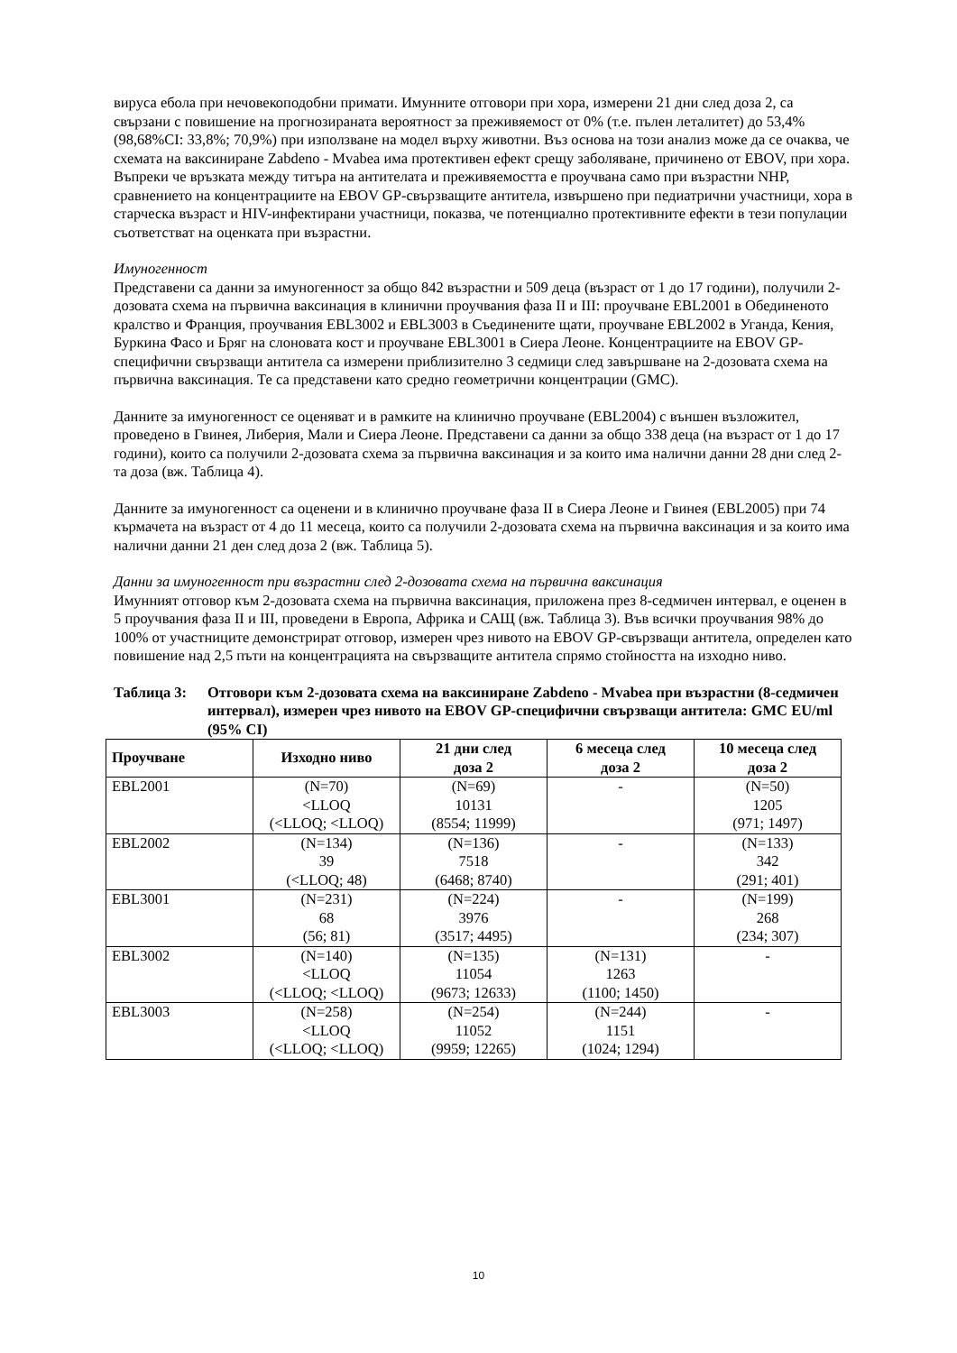вируса ебола при нечовекоподобни примати. Имунните отговори при хора, измерени 21 дни след доза 2, са свързани с повишение на прогнозираната вероятност за преживяемост от 0% (т.е. пълен леталитет) до 53,4% (98,68%CI: 33,8%; 70,9%) при използване на модел върху животни. Въз основа на този анализ може да се очаква, че схемата на ваксиниране Zabdeno - Mvabea има протективен ефект срещу заболяване, причинено от EBOV, при хора. Въпреки че връзката между титъра на антителата и преживяемостта е проучвана само при възрастни NHP, сравнението на концентрациите на EBOV GP-свързващите антитела, извършено при педиатрични участници, хора в старческа възраст и HIV-инфектирани участници, показва, че потенциално протективните ефекти в тези популации съответстват на оценката при възрастни.
Имуногенност
Представени са данни за имуногенност за общо 842 възрастни и 509 деца (възраст от 1 до 17 години), получили 2-дозовата схема на първична ваксинация в клинични проучвания фаза II и III: проучване EBL2001 в Обединеното кралство и Франция, проучвания EBL3002 и EBL3003 в Съединените щати, проучване EBL2002 в Уганда, Кения, Буркина Фасо и Бряг на слоновата кост и проучване EBL3001 в Сиера Леоне. Концентрациите на EBOV GP-специфични свързващи антитела са измерени приблизително 3 седмици след завършване на 2-дозовата схема на първична ваксинация. Те са представени като средно геометрични концентрации (GMC).
Данните за имуногенност се оценяват и в рамките на клинично проучване (EBL2004) с външен възложител, проведено в Гвинея, Либерия, Мали и Сиера Леоне. Представени са данни за общо 338 деца (на възраст от 1 до 17 години), които са получили 2-дозовата схема за първична ваксинация и за които има налични данни 28 дни след 2-та доза (вж. Таблица 4).
Данните за имуногенност са оценени и в клинично проучване фаза II в Сиера Леоне и Гвинея (EBL2005) при 74 кърмачета на възраст от 4 до 11 месеца, които са получили 2-дозовата схема на първична ваксинация и за които има налични данни 21 ден след доза 2 (вж. Таблица 5).
Данни за имуногенност при възрастни след 2-дозовата схема на първична ваксинация
Имунният отговор към 2-дозовата схема на първична ваксинация, приложена през 8-седмичен интервал, е оценен в 5 проучвания фаза II и III, проведени в Европа, Африка и САЩ (вж. Таблица 3). Във всички проучвания 98% до 100% от участниците демонстрират отговор, измерен чрез нивото на EBOV GP-свързващи антитела, определен като повишение над 2,5 пъти на концентрацията на свързващите антитела спрямо стойността на изходно ниво.
Таблица 3: Отговори към 2-дозовата схема на ваксиниране Zabdeno - Mvabea при възрастни (8-седмичен интервал), измерен чрез нивото на EBOV GP-специфични свързващи антитела: GMC EU/ml (95% CI)
| Проучване | Изходно ниво | 21 дни след доза 2 | 6 месеца след доза 2 | 10 месеца след доза 2 |
| --- | --- | --- | --- | --- |
| EBL2001 | (N=70) <LLOQ (<LLOQ; <LLOQ) | (N=69) 10131 (8554; 11999) | - | (N=50) 1205 (971; 1497) |
| EBL2002 | (N=134) 39 (<LLOQ; 48) | (N=136) 7518 (6468; 8740) | - | (N=133) 342 (291; 401) |
| EBL3001 | (N=231) 68 (56; 81) | (N=224) 3976 (3517; 4495) | - | (N=199) 268 (234; 307) |
| EBL3002 | (N=140) <LLOQ (<LLOQ; <LLOQ) | (N=135) 11054 (9673; 12633) | (N=131) 1263 (1100; 1450) | - |
| EBL3003 | (N=258) <LLOQ (<LLOQ; <LLOQ) | (N=254) 11052 (9959; 12265) | (N=244) 1151 (1024; 1294) | - |
10